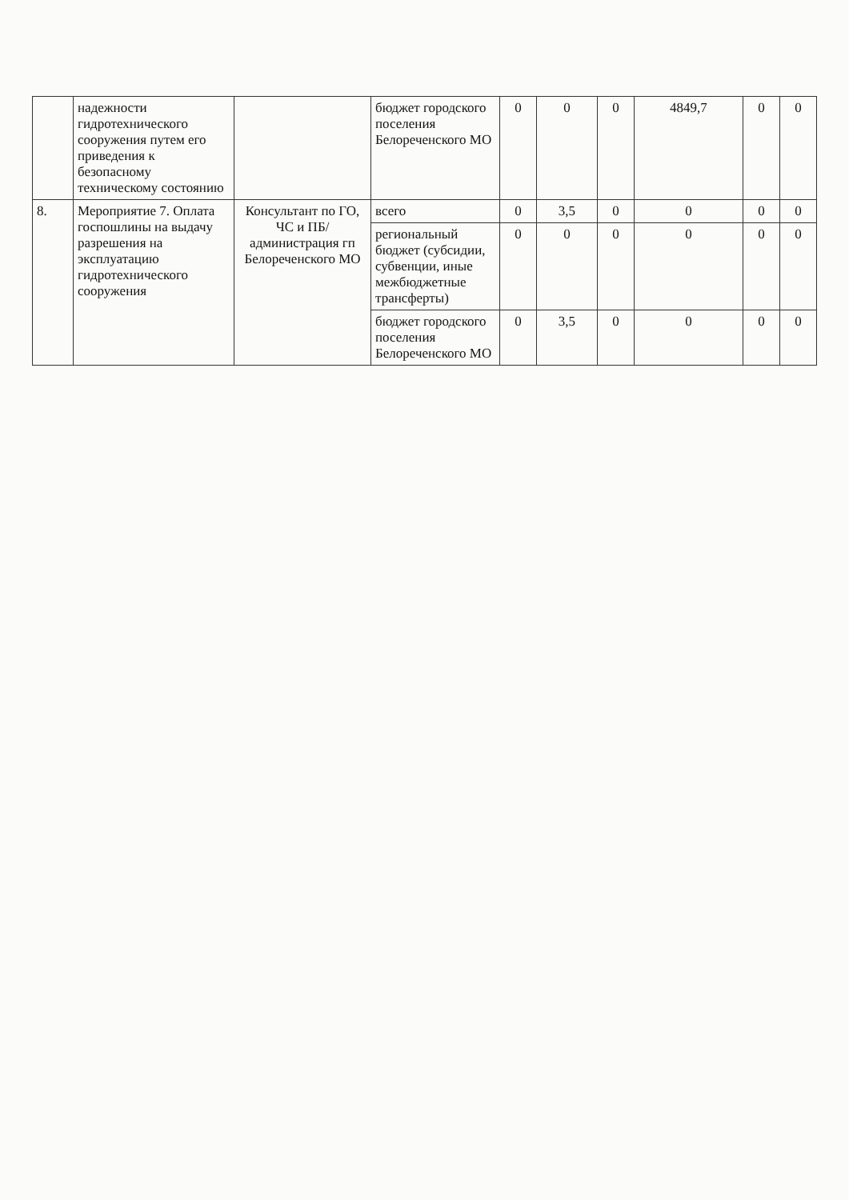| | надежности гидротехнического сооружения путем его приведения к безопасному техническому состоянию | | бюджет городского поселения Белореченского МО | 0 | 0 | 0 | 4849,7 | 0 | 0 |
| 8. | Мероприятие 7. Оплата госпошлины на выдачу разрешения на эксплуатацию гидротехнического сооружения | Консультант по ГО, ЧС и ПБ/ администрация гп Белореченского МО | всего | 0 | 3,5 | 0 | 0 | 0 | 0 |
| | | | региональный бюджет (субсидии, субвенции, иные межбюджетные трансферты) | 0 | 0 | 0 | 0 | 0 | 0 |
| | | | бюджет городского поселения Белореченского МО | 0 | 3,5 | 0 | 0 | 0 | 0 |